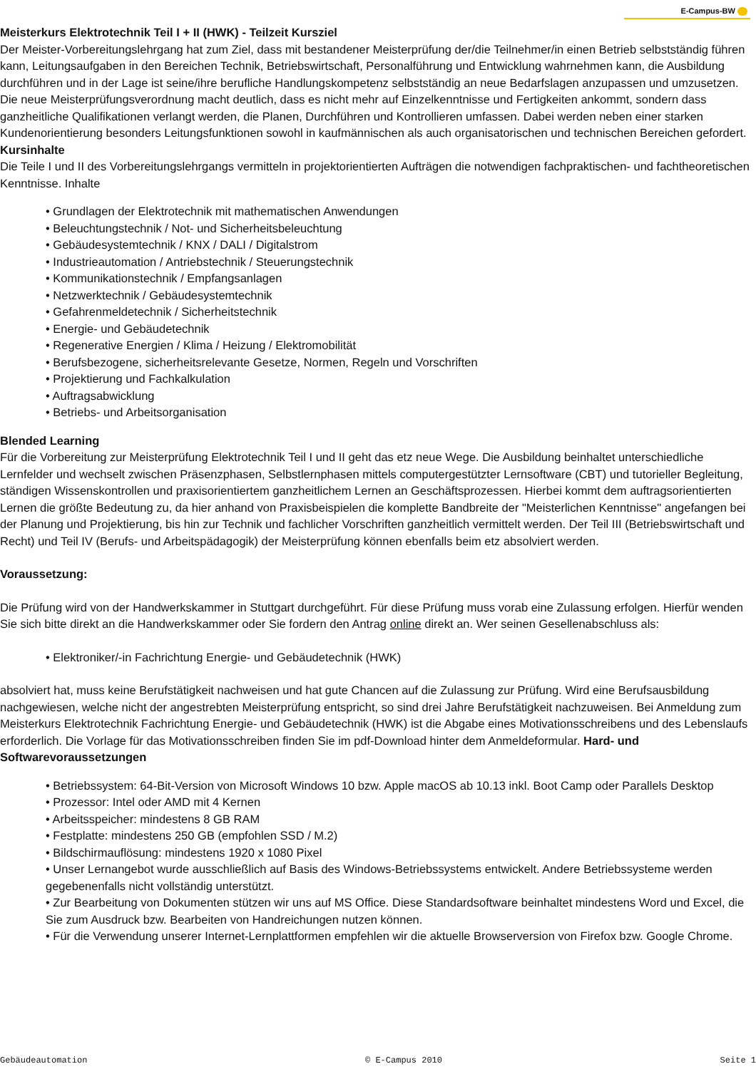E-Campus-BW
Meisterkurs Elektrotechnik Teil I + II (HWK) - Teilzeit Kursziel
Der Meister-Vorbereitungslehrgang hat zum Ziel, dass mit bestandener Meisterprüfung der/die Teilnehmer/in einen Betrieb selbstständig führen kann, Leitungsaufgaben in den Bereichen Technik, Betriebswirtschaft, Personalführung und Entwicklung wahrnehmen kann, die Ausbildung durchführen und in der Lage ist seine/ihre berufliche Handlungskompetenz selbstständig an neue Bedarfslagen anzupassen und umzusetzen. Die neue Meisterprüfungsverordnung macht deutlich, dass es nicht mehr auf Einzelkenntnisse und Fertigkeiten ankommt, sondern dass ganzheitliche Qualifikationen verlangt werden, die Planen, Durchführen und Kontrollieren umfassen. Dabei werden neben einer starken Kundenorientierung besonders Leitungsfunktionen sowohl in kaufmännischen als auch organisatorischen und technischen Bereichen gefordert. Kursinhalte
Die Teile I und II des Vorbereitungslehrgangs vermitteln in projektorientierten Aufträgen die notwendigen fachpraktischen- und fachtheoretischen Kenntnisse. Inhalte
• Grundlagen der Elektrotechnik mit mathematischen Anwendungen
• Beleuchtungstechnik / Not- und Sicherheitsbeleuchtung
• Gebäudesystemtechnik / KNX / DALI / Digitalstrom
• Industrieautomation / Antriebstechnik / Steuerungstechnik
• Kommunikationstechnik / Empfangsanlagen
• Netzwerktechnik / Gebäudesystemtechnik
• Gefahrenmeldetechnik / Sicherheitstechnik
• Energie- und Gebäudetechnik
• Regenerative Energien / Klima / Heizung / Elektromobilität
• Berufsbezogene, sicherheitsrelevante Gesetze, Normen, Regeln und Vorschriften
• Projektierung und Fachkalkulation
• Auftragsabwicklung
• Betriebs- und Arbeitsorganisation
Blended Learning
Für die Vorbereitung zur Meisterprüfung Elektrotechnik Teil I und II geht das etz neue Wege. Die Ausbildung beinhaltet unterschiedliche Lernfelder und wechselt zwischen Präsenzphasen, Selbstlernphasen mittels computergestützter Lernsoftware (CBT) und tutorieller Begleitung, ständigen Wissenskontrollen und praxisorientiertem ganzheitlichem Lernen an Geschäftsprozessen. Hierbei kommt dem auftragsorientierten Lernen die größte Bedeutung zu, da hier anhand von Praxisbeispielen die komplette Bandbreite der "Meisterlichen Kenntnisse" angefangen bei der Planung und Projektierung, bis hin zur Technik und fachlicher Vorschriften ganzheitlich vermittelt werden. Der Teil III (Betriebswirtschaft und Recht) und Teil IV (Berufs- und Arbeitspädagogik) der Meisterprüfung können ebenfalls beim etz absolviert werden.
Voraussetzung:
Die Prüfung wird von der Handwerkskammer in Stuttgart durchgeführt. Für diese Prüfung muss vorab eine Zulassung erfolgen. Hierfür wenden Sie sich bitte direkt an die Handwerkskammer oder Sie fordern den Antrag online direkt an. Wer seinen Gesellenabschluss als:
• Elektroniker/-in Fachrichtung Energie- und Gebäudetechnik (HWK)
absolviert hat, muss keine Berufstätigkeit nachweisen und hat gute Chancen auf die Zulassung zur Prüfung. Wird eine Berufsausbildung nachgewiesen, welche nicht der angestrebten Meisterprüfung entspricht, so sind drei Jahre Berufstätigkeit nachzuweisen. Bei Anmeldung zum Meisterkurs Elektrotechnik Fachrichtung Energie- und Gebäudetechnik (HWK) ist die Abgabe eines Motivationsschreibens und des Lebenslaufs erforderlich. Die Vorlage für das Motivationsschreiben finden Sie im pdf-Download hinter dem Anmeldeformular. Hard- und Softwarevoraussetzungen
• Betriebssystem: 64-Bit-Version von Microsoft Windows 10 bzw. Apple macOS ab 10.13 inkl. Boot Camp oder Parallels Desktop
• Prozessor: Intel oder AMD mit 4 Kernen
• Arbeitsspeicher: mindestens 8 GB RAM
• Festplatte: mindestens 250 GB (empfohlen SSD / M.2)
• Bildschirmauflösung: mindestens 1920 x 1080 Pixel
• Unser Lernangebot wurde ausschließlich auf Basis des Windows-Betriebssystems entwickelt. Andere Betriebssysteme werden gegebenenfalls nicht vollständig unterstützt.
• Zur Bearbeitung von Dokumenten stützen wir uns auf MS Office. Diese Standardsoftware beinhaltet mindestens Word und Excel, die Sie zum Ausdruck bzw. Bearbeiten von Handreichungen nutzen können.
• Für die Verwendung unserer Internet-Lernplattformen empfehlen wir die aktuelle Browserversion von Firefox bzw. Google Chrome.
Gebäudeautomation © E-Campus 2010 Seite 1